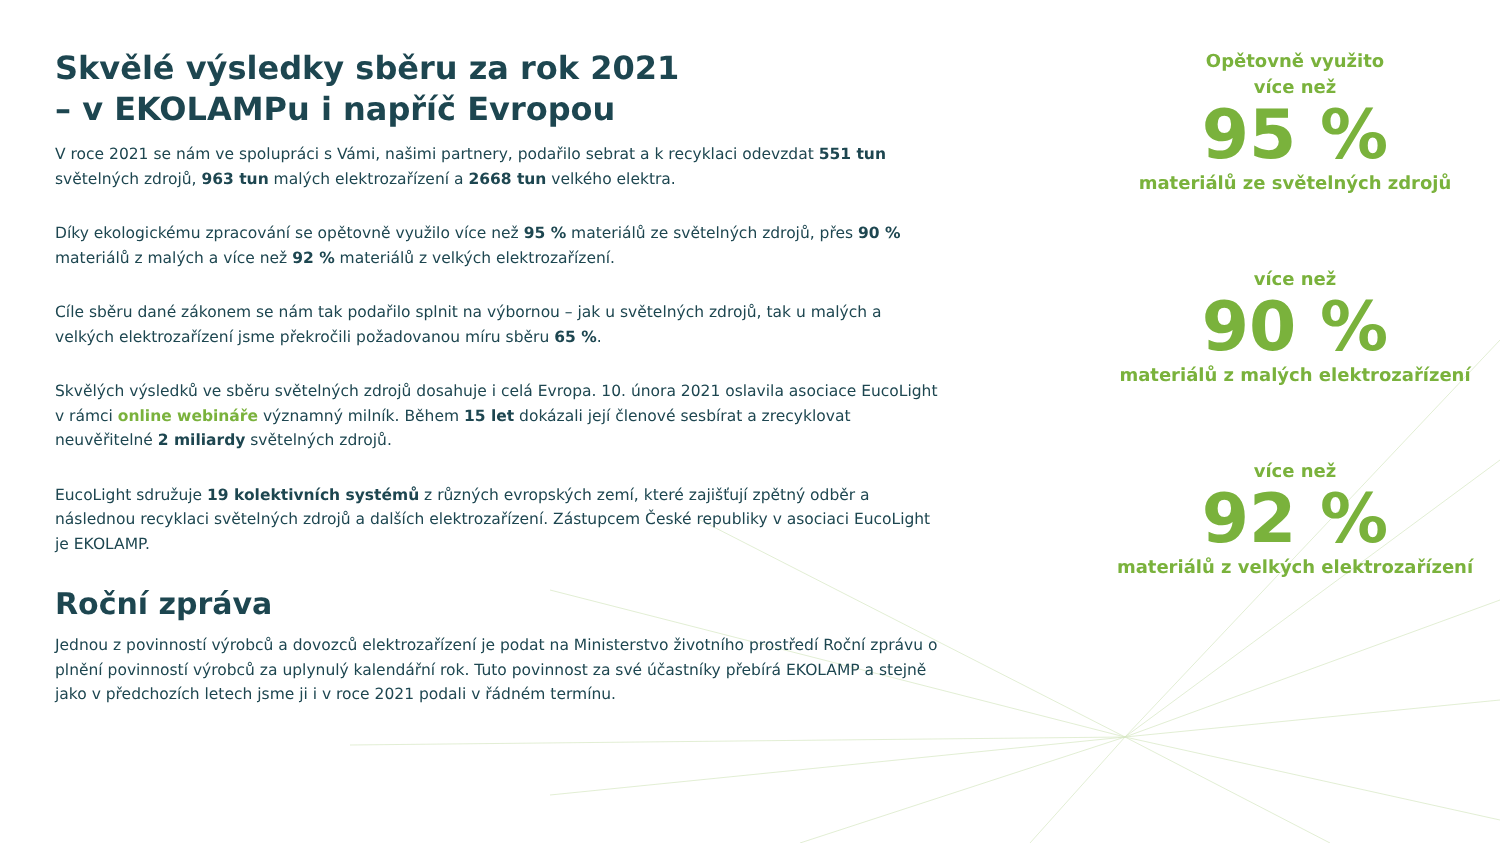Skvělé výsledky sběru za rok 2021
– v EKOLAMPu i napříč Evropou
V roce 2021 se nám ve spolupráci s Vámi, našimi partnery, podařilo sebrat a k recyklaci odevzdat 551 tun světelných zdrojů, 963 tun malých elektrozařízení a 2668 tun velkého elektra.
Díky ekologickému zpracování se opětovně využilo více než 95 % materiálů ze světelných zdrojů, přes 90 % materiálů z malých a více než 92 % materiálů z velkých elektrozařízení.
Cíle sběru dané zákonem se nám tak podařilo splnit na výbornou – jak u světelných zdrojů, tak u malých a velkých elektrozařízení jsme překročili požadovanou míru sběru 65 %.
Skvělých výsledků ve sběru světelných zdrojů dosahuje i celá Evropa. 10. února 2021 oslavila asociace EucoLight v rámci online webináře významný milník. Během 15 let dokázali její členové sesbírat a zrecyklovat neuvěřitelné 2 miliardy světelných zdrojů.
EucoLight sdružuje 19 kolektivních systémů z různých evropských zemí, které zajišťují zpětný odběr a následnou recyklaci světelných zdrojů a dalších elektrozařízení. Zástupcem České republiky v asociaci EucoLight je EKOLAMP.
Roční zpráva
Jednou z povinností výrobců a dovozců elektrozařízení je podat na Ministerstvo životního prostředí Roční zprávu o plnění povinností výrobců za uplynulý kalendářní rok. Tuto povinnost za své účastníky přebírá EKOLAMP a stejně jako v předchozích letech jsme ji i v roce 2021 podali v řádném termínu.
Opětovně využito
více než
95 %
materiálů ze světelných zdrojů
více než
90 %
materiálů z malých elektrozařízení
více než
92 %
materiálů z velkých elektrozařízení